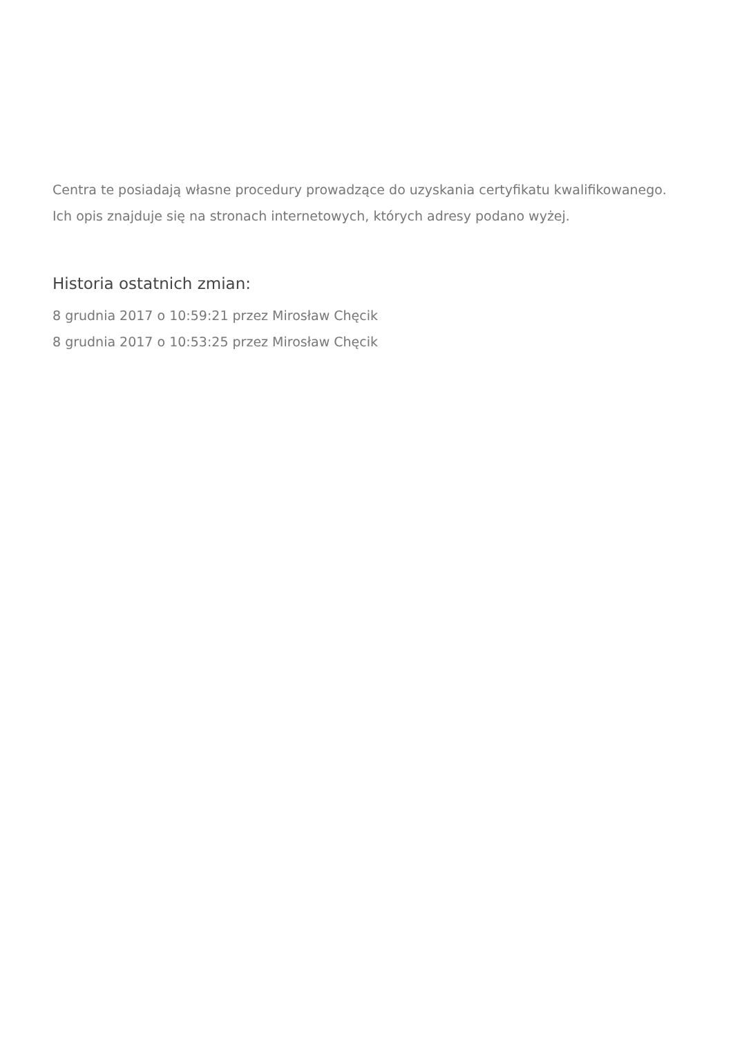Centra te posiadają własne procedury prowadzące do uzyskania certyfikatu kwalifikowanego. Ich opis znajduje się na stronach internetowych, których adresy podano wyżej.
Historia ostatnich zmian:
8 grudnia 2017 o 10:59:21 przez Mirosław Chęcik
8 grudnia 2017 o 10:53:25 przez Mirosław Chęcik